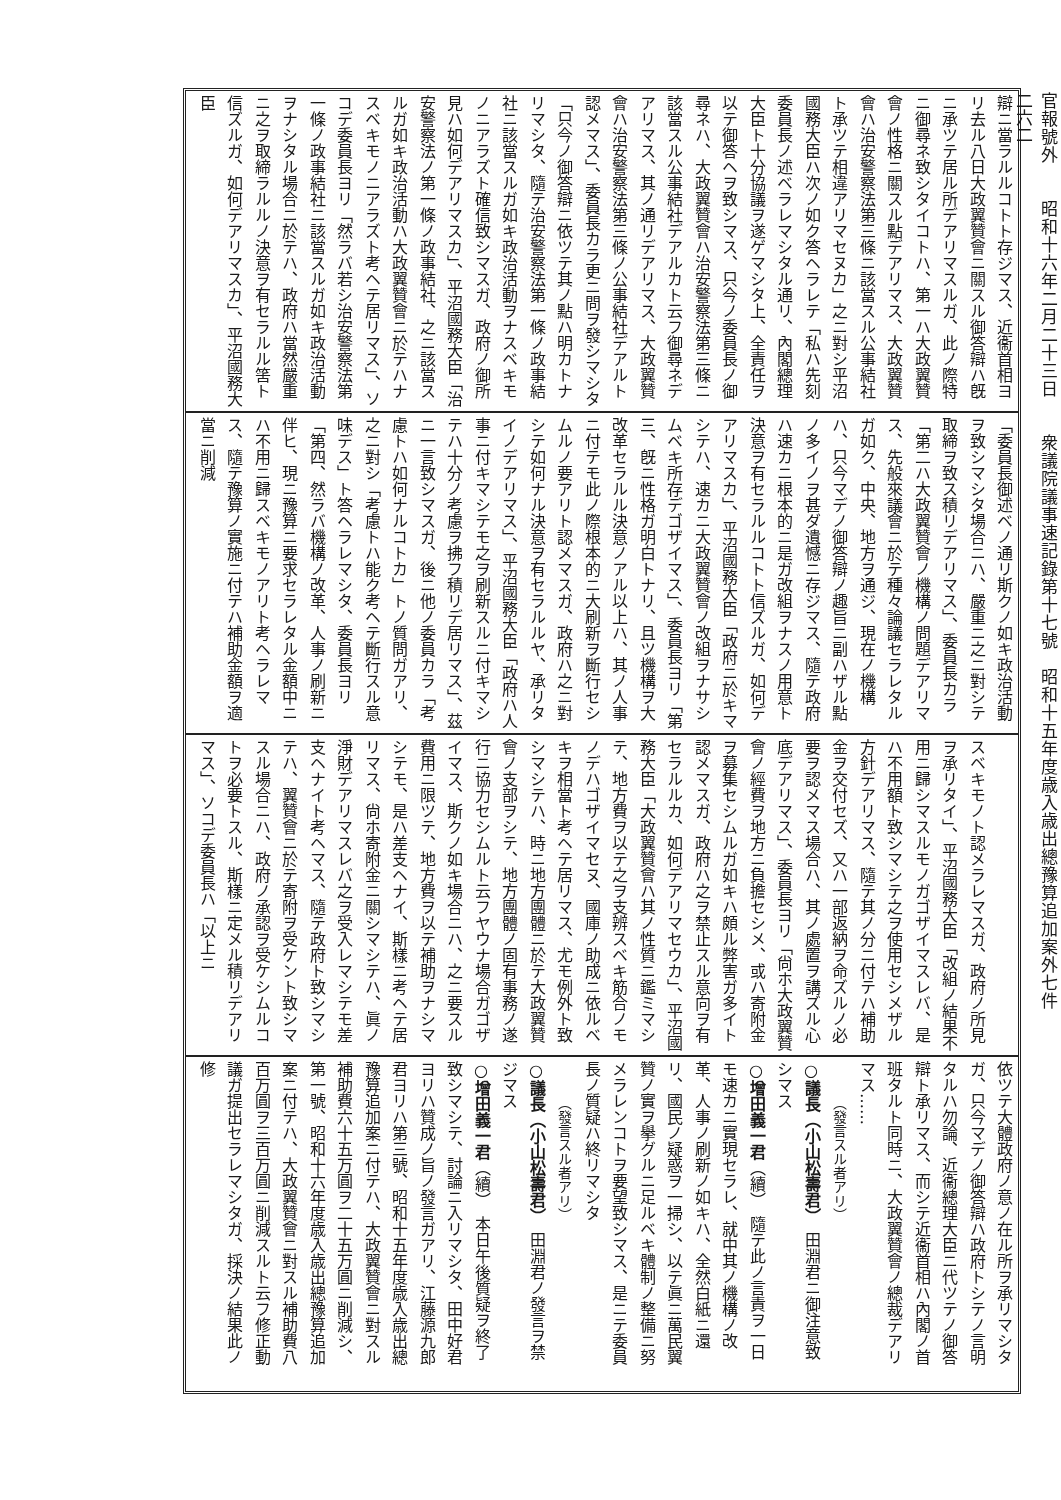官報號外　　昭和十六年二月二十三日　　衆議院議事速記錄第十七號　昭和十五年度歳入歳出總豫算追加案外七件
二六二
辯ニ當ラルルコトト存ジマス、近衞首相ヨリ去ル八日大政翼贊會ニ關スル御答辯ハ旣ニ承ツテ居ル所デアリマスルガ、此ノ際特ニ御尋ネ致シタイコトハ、第一ハ大政翼贊會ノ性格ニ關スル點デアリマス、大政翼贊會ハ治安警察法第三條ニ該當スル公事結社ト承ツテ相違アリマセヌカ」之ニ對シ平沼國務大臣ハ次ノ如ク答ヘラレテ「私ハ先刻委員長ノ述ベラレマシタル通リ、內閣總理大臣ト十分協議ヲ遂ゲマシタ上、全責任ヲ以テ御答ヘヲ致シマス、只今ノ委員長ノ御尋ネハ、大政翼贊會ハ治安警察法第三條ニ該當スル公事結社デアルカト云フ御尋ネデアリマス、其ノ通リデアリマス、大政翼贊會ハ治安警察法第三條ノ公事結社デアルト認メマス」、委員長カラ更ニ問ヲ發シマシタ「只今ノ御答辯ニ依ツテ其ノ點ハ明カトナリマシタ、隨テ治安警察法第一條ノ政事結社ニ該當スルガ如キ政治活動ヲナスベキモノニアラズト確信致シマスガ、政府ノ御所見ハ如何デアリマスカ」、平沼國務大臣「治安警察法ノ第一條ノ政事結社、之ニ該當スルガ如キ政治活動ハ大政翼贊會ニ於テハナスベキモノニアラズト考ヘテ居リマス」、ソコデ委員長ヨリ「然ラバ若シ治安警察法第一條ノ政事結社ニ該當スルガ如キ政治活動ヲナシタル場合ニ於テハ、政府ハ當然嚴重ニ之ヲ取締ラルルノ決意ヲ有セラルル筈ト信ズルガ、如何デアリマスカ」、平沼國務大臣
「委員長御述ベノ通リ斯クノ如キ政治活動ヲ致シマシタ場合ニハ、嚴重ニ之ニ對シテ取締ヲ致ス積リデアリマス」、委員長カラ「第二ハ大政翼贊會ノ機構ノ問題デアリマス、先般來議會ニ於テ種々論議セラレタルガ如ク、中央、地方ヲ通ジ、現在ノ機構ハ、只今マデノ御答辯ノ趣旨ニ副ハザル點ノ多イノヲ甚ダ遺憾ニ存ジマス、隨テ政府ハ速カニ根本的ニ是ガ改組ヲナスノ用意ト決意ヲ有セラルルコトト信ズルガ、如何デアリマスカ」、平沼國務大臣「政府ニ於キマシテハ、速カニ大政翼贊會ノ改組ヲナサシムベキ所存デゴザイマス」、委員長ヨリ「第三、旣ニ性格ガ明白トナリ、且ツ機構ヲ大改革セラルル決意ノアル以上ハ、其ノ人事ニ付テモ此ノ際根本的ニ大刷新ヲ斷行セシムルノ要アリト認メマスガ、政府ハ之ニ對シテ如何ナル決意ヲ有セラルルヤ、承リタイノデアリマス」、平沼國務大臣「政府ハ人事ニ付キマシテモ之ヲ刷新スルニ付キマシテハ十分ノ考慮ヲ拂フ積リデ居リマス」、茲ニ一言致シマスガ、後ニ他ノ委員カラ「考慮トハ如何ナルコトカ」トノ質問ガアリ、之ニ對シ「考慮トハ能ク考ヘテ斷行スル意味デス」ト答ヘラレマシタ、委員長ヨリ「第四、然ラバ機構ノ改革、人事ノ刷新ニ伴ヒ、現ニ豫算ニ要求セラレタル金額中ニハ不用ニ歸スベキモノアリト考ヘラレマス、隨テ豫算ノ實施ニ付テハ補助金額ヲ適當ニ削減
スベキモノト認メラレマスガ、政府ノ所見ヲ承リタイ」、平沼國務大臣「改組ノ結果不用ニ歸シマスルモノガゴザイマスレバ、是ハ不用額ト致シマシテ之ヲ使用セシメザル方針デアリマス、隨テ其ノ分ニ付テハ補助金ヲ交付セズ、又ハ一部返納ヲ命ズルノ必要ヲ認メマス場合ハ、其ノ處置ヲ講ズル心底デアリマス」、委員長ヨリ「尙ホ大政翼贊會ノ經費ヲ地方ニ負擔セシメ、或ハ寄附金ヲ募集セシムルガ如キハ頗ル弊害ガ多イト認メマスガ、政府ハ之ヲ禁止スル意向ヲ有セラルルカ、如何デアリマセウカ」、平沼國務大臣「大政翼贊會ハ其ノ性質ニ鑑ミマシテ、地方費ヲ以テ之ヲ支辨スベキ筋合ノモノデハゴザイマセヌ、國庫ノ助成ニ依ルベキヲ相當ト考ヘテ居リマス、尤モ例外ト致シマシテハ、時ニ地方團體ニ於テ大政翼贊會ノ支部ヲシテ、地方團體ノ固有事務ノ遂行ニ協力セシムルト云フヤウナ場合ガゴザイマス、斯クノ如キ場合ニハ、之ニ要スル費用ニ限ツテ、地方費ヲ以テ補助ヲナシマシテモ、是ハ差支ヘナイ、斯樣ニ考ヘテ居リマス、尙ホ寄附金ニ關シマシテハ、眞ノ淨財デアリマスレバ之ヲ受入レマシテモ差支ヘナイト考ヘマス、隨テ政府ト致シマシテハ、翼贊會ニ於テ寄附ヲ受ケント致シマスル場合ニハ、政府ノ承認ヲ受ケシムルコトヲ必要トスル、斯樣ニ定メル積リデアリマス」、ソコデ委員長ハ「以上ニ
依ツテ大體政府ノ意ノ在ル所ヲ承リマシタガ、只今マデノ御答辯ハ政府トシテノ言明タルハ勿論、近衞總理大臣ニ代ツテノ御答辯ト承リマス、而シテ近衞首相ハ內閣ノ首班タルト同時ニ、大政翼贊會ノ總裁デアリマス……
（發言スル者アリ）
○議長（小山松壽君）　田淵君ニ御注意致シマス
○增田義一君（續）　隨テ此ノ言責ヲ一日モ速カニ實現セラレ、就中其ノ機構ノ改革、人事ノ刷新ノ如キハ、全然白紙ニ還リ、國民ノ疑惑ヲ一掃シ、以テ眞ニ萬民翼贊ノ實ヲ擧グルニ足ルベキ體制ノ整備ニ努メラレンコトヲ要望致シマス、是ニテ委員長ノ質疑ハ終リマシタ
（發言スル者アリ）
○議長（小山松壽君）　田淵君ノ發言ヲ禁ジマス
○增田義一君（續）　本日午後質疑ヲ終了致シマシテ、討論ニ入リマシタ、田中好君ヨリハ贊成ノ旨ノ發言ガアリ、江藤源九郎君ヨリハ第三號、昭和十五年度歳入歳出總豫算追加案ニ付テハ、大政翼贊會ニ對スル補助費六十五万圓ヲ二十五万圓ニ削減シ、第一號、昭和十六年度歳入歳出總豫算追加案ニ付テハ、大政翼贊會ニ對スル補助費八百万圓ヲ三百万圓ニ削減スルト云フ修正動議ガ提出セラレマシタガ、採決ノ結果此ノ修